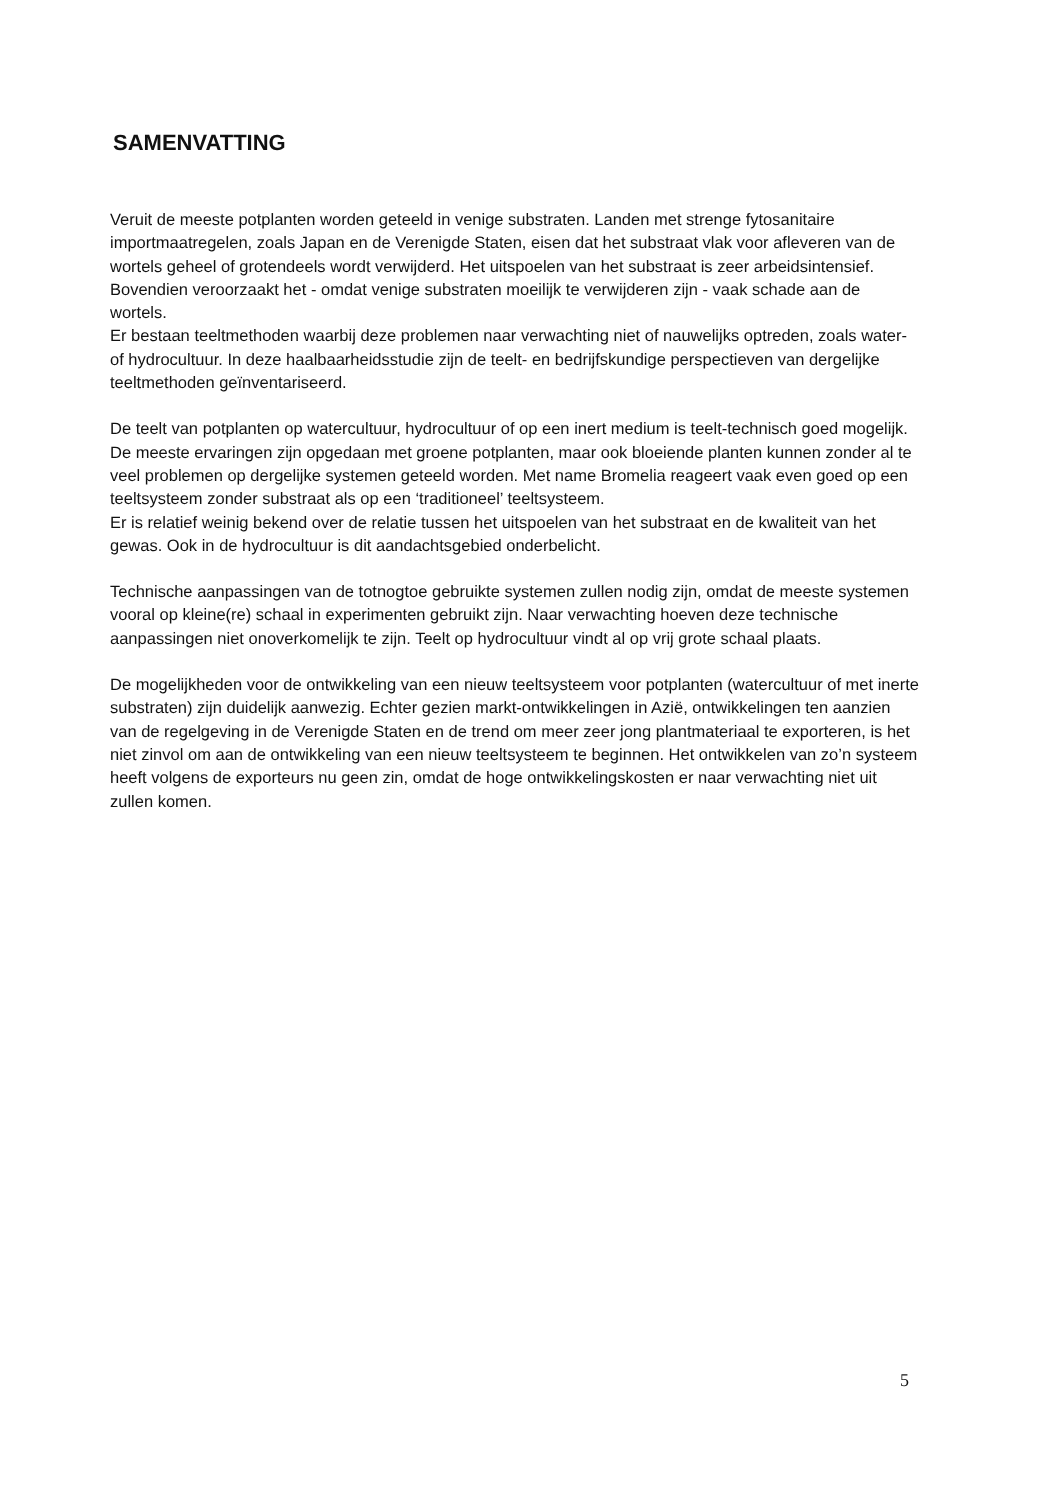SAMENVATTING
Veruit de meeste potplanten worden geteeld in venige substraten. Landen met strenge fytosanitaire importmaatregelen, zoals Japan en de Verenigde Staten, eisen dat het substraat vlak voor afleveren van de wortels geheel of grotendeels wordt verwijderd. Het uitspoelen van het substraat is zeer arbeidsintensief. Bovendien veroorzaakt het - omdat venige substraten moeilijk te verwijderen zijn - vaak schade aan de wortels.
Er bestaan teeltmethoden waarbij deze problemen naar verwachting niet of nauwelijks optreden, zoals water- of hydrocultuur. In deze haalbaarheidsstudie zijn de teelt- en bedrijfskundige perspectieven van dergelijke teeltmethoden geïnventariseerd.
De teelt van potplanten op watercultuur, hydrocultuur of op een inert medium is teelt-technisch goed mogelijk. De meeste ervaringen zijn opgedaan met groene potplanten, maar ook bloeiende planten kunnen zonder al te veel problemen op dergelijke systemen geteeld worden. Met name Bromelia reageert vaak even goed op een teeltsysteem zonder substraat als op een ‘traditioneel’ teeltsysteem.
Er is relatief weinig bekend over de relatie tussen het uitspoelen van het substraat en de kwaliteit van het gewas. Ook in de hydrocultuur is dit aandachtsgebied onderbelicht.
Technische aanpassingen van de totnogtoe gebruikte systemen zullen nodig zijn, omdat de meeste systemen vooral op kleine(re) schaal in experimenten gebruikt zijn. Naar verwachting hoeven deze technische aanpassingen niet onoverkomelijk te zijn. Teelt op hydrocultuur vindt al op vrij grote schaal plaats.
De mogelijkheden voor de ontwikkeling van een nieuw teeltsysteem voor potplanten (watercultuur of met inerte substraten) zijn duidelijk aanwezig. Echter gezien markt-ontwikkelingen in Azië, ontwikkelingen ten aanzien van de regelgeving in de Verenigde Staten en de trend om meer zeer jong plantmateriaal te exporteren, is het niet zinvol om aan de ontwikkeling van een nieuw teeltsysteem te beginnen. Het ontwikkelen van zo’n systeem heeft volgens de exporteurs nu geen zin, omdat de hoge ontwikkelingskosten er naar verwachting niet uit zullen komen.
5